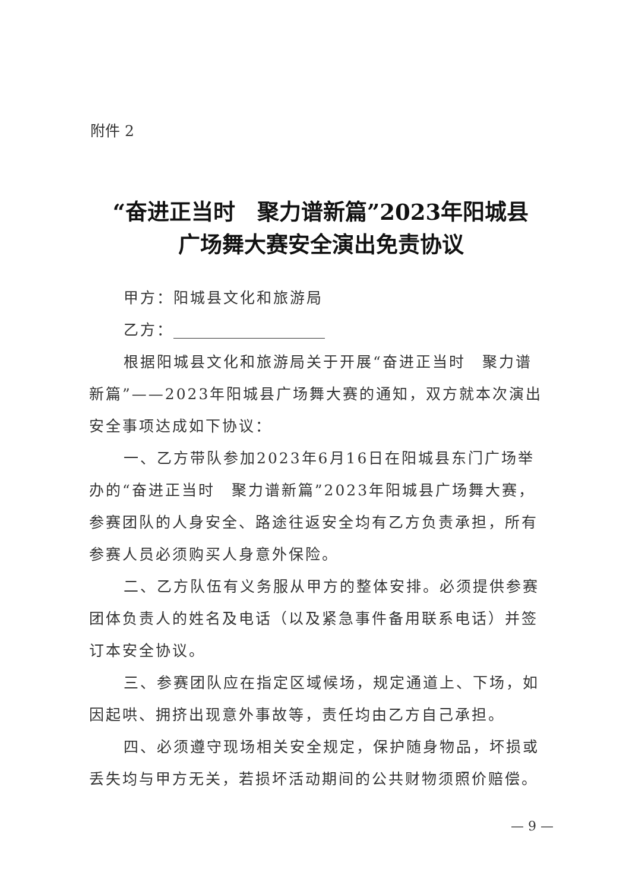附件 2
“奋进正当时　聚力谱新篇”2023年阳城县
广场舞大赛安全演出免责协议
甲方：阳城县文化和旅游局
乙方：
根据阳城县文化和旅游局关于开展“奋进正当时　聚力谱新篇”——2023年阳城县广场舞大赛的通知，双方就本次演出安全事项达成如下协议：
一、乙方带队参加2023年6月16日在阳城县东门广场举办的“奋进正当时　聚力谱新篇”2023年阳城县广场舞大赛，参赛团队的人身安全、路途往返安全均有乙方负责承担，所有参赛人员必须购买人身意外保险。
二、乙方队伍有义务服从甲方的整体安排。必须提供参赛团体负责人的姓名及电话（以及紧急事件备用联系电话）并签订本安全协议。
三、参赛团队应在指定区域候场，规定通道上、下场，如因起哄、拥挤出现意外事故等，责任均由乙方自己承担。
四、必须遵守现场相关安全规定，保护随身物品，坏损或丢失均与甲方无关，若损坏活动期间的公共财物须照价赔偿。
— 9 —